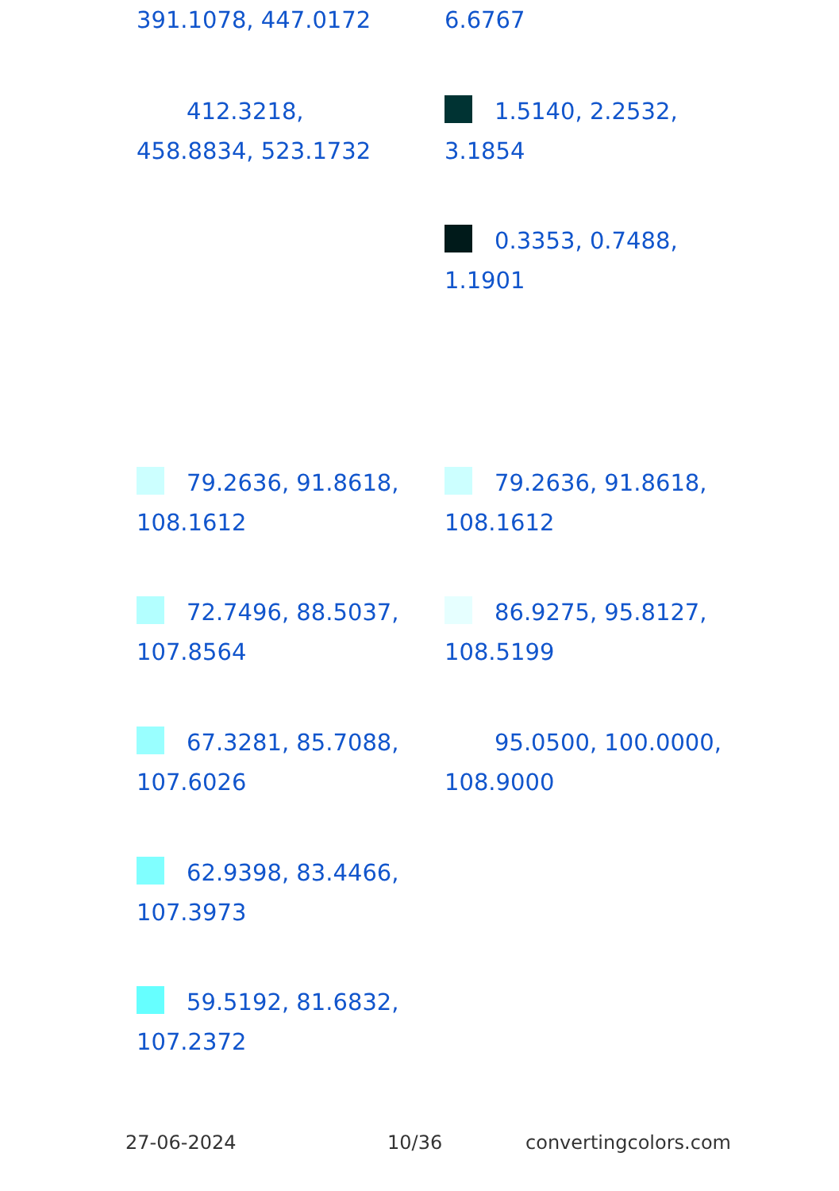391.1078, 447.0172 6.6767
412.3218, 458.8834, 523.1732
1.5140, 2.2532, 3.1854
0.3353, 0.7488, 1.1901
79.2636, 91.8618, 108.1612
79.2636, 91.8618, 108.1612
72.7496, 88.5037, 107.8564
86.9275, 95.8127, 108.5199
67.3281, 85.7088, 107.6026
95.0500, 100.0000, 108.9000
62.9398, 83.4466, 107.3973
59.5192, 81.6832, 107.2372
27-06-2024 10/36 convertingcolors.com